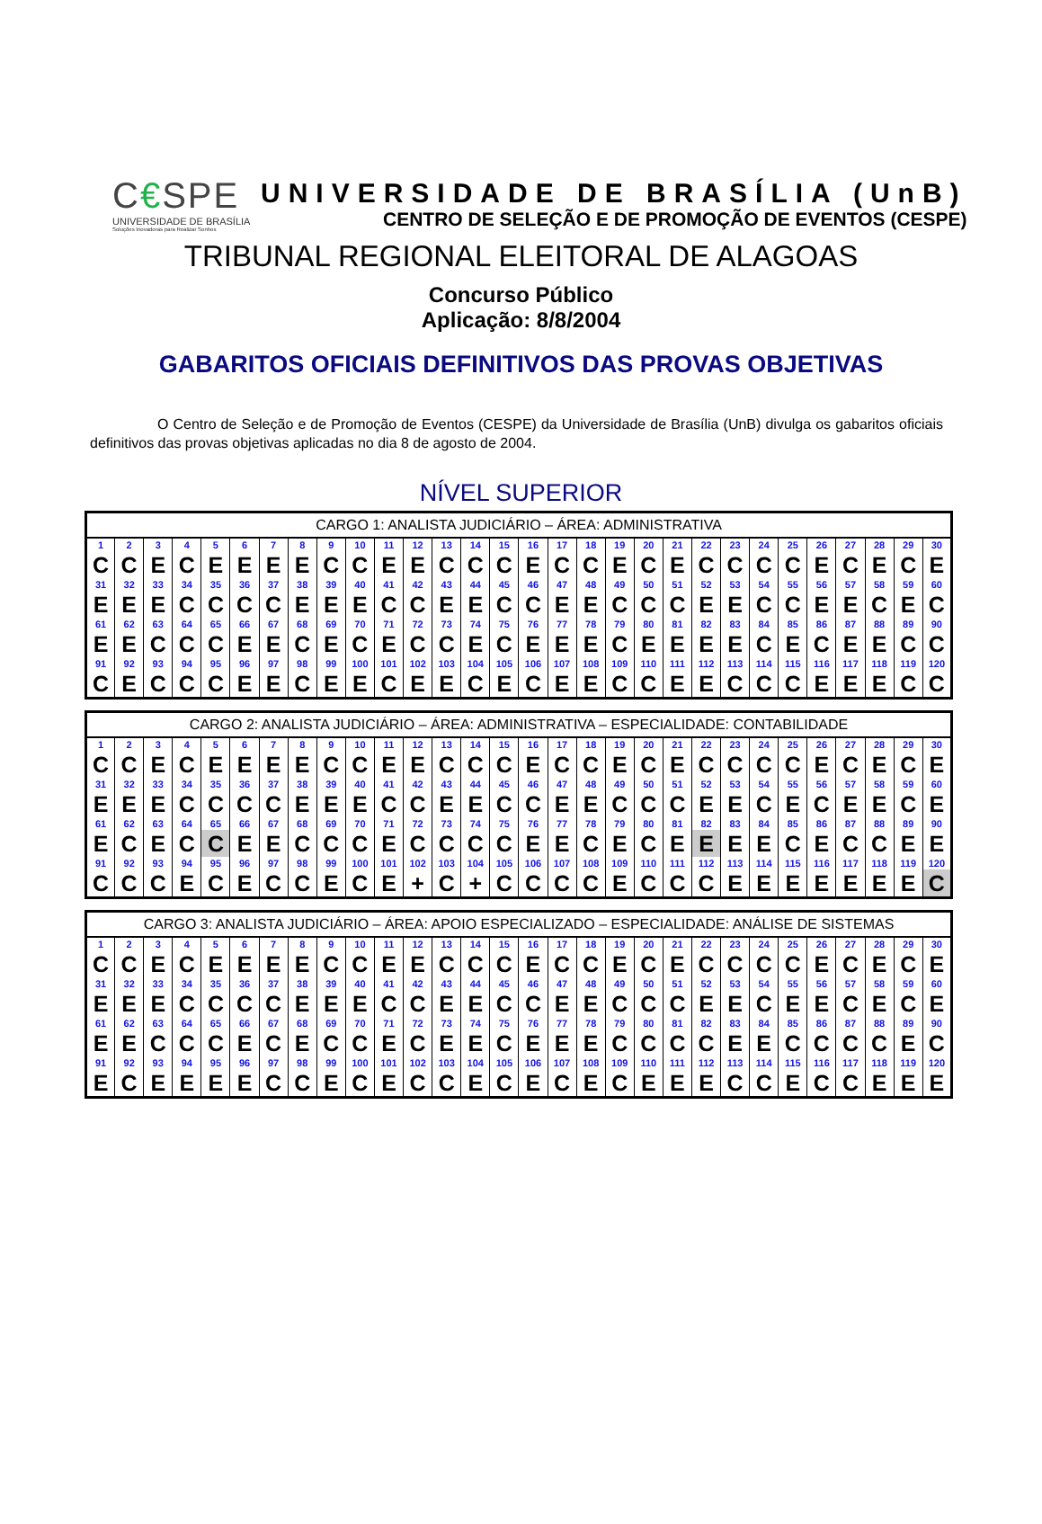C€SPE
UNIVERSIDADE DE BRASÍLIA
Soluções Inovadoras para Realizar Sonhos
UNIVERSIDADE DE BRASÍLIA (UnB)
CENTRO DE SELEÇÃO E DE PROMOÇÃO DE EVENTOS (CESPE)
TRIBUNAL REGIONAL ELEITORAL DE ALAGOAS
Concurso Público
Aplicação: 8/8/2004
GABARITOS OFICIAIS DEFINITIVOS DAS PROVAS OBJETIVAS
O Centro de Seleção e de Promoção de Eventos (CESPE) da Universidade de Brasília (UnB) divulga os gabaritos oficiais definitivos das provas objetivas aplicadas no dia 8 de agosto de 2004.
NÍVEL SUPERIOR
| CARGO 1: ANALISTA JUDICIÁRIO – ÁREA: ADMINISTRATIVA | | | | | | | | | | | | | | | | | | | | | | | | | | | | | |
| --- | --- | --- | --- | --- | --- | --- | --- | --- | --- | --- | --- | --- | --- | --- | --- | --- | --- | --- | --- | --- | --- | --- | --- | --- | --- | --- | --- | --- | --- |
| 1 | 2 | 3 | 4 | 5 | 6 | 7 | 8 | 9 | 10 | 11 | 12 | 13 | 14 | 15 | 16 | 17 | 18 | 19 | 20 | 21 | 22 | 23 | 24 | 25 | 26 | 27 | 28 | 29 | 30 |
| C | C | E | C | E | E | E | E | C | C | E | E | C | C | C | E | C | C | E | C | E | C | C | C | C | E | C | E | C | E |
| 31 | 32 | 33 | 34 | 35 | 36 | 37 | 38 | 39 | 40 | 41 | 42 | 43 | 44 | 45 | 46 | 47 | 48 | 49 | 50 | 51 | 52 | 53 | 54 | 55 | 56 | 57 | 58 | 59 | 60 |
| E | E | E | C | C | C | C | E | E | E | C | C | E | E | C | C | E | E | C | C | C | E | E | C | C | E | E | C | E | C |
| 61 | 62 | 63 | 64 | 65 | 66 | 67 | 68 | 69 | 70 | 71 | 72 | 73 | 74 | 75 | 76 | 77 | 78 | 79 | 80 | 81 | 82 | 83 | 84 | 85 | 86 | 87 | 88 | 89 | 90 |
| E | E | C | C | C | E | E | C | E | C | E | C | C | E | C | E | E | E | C | E | E | E | E | C | E | C | E | E | C | C |
| 91 | 92 | 93 | 94 | 95 | 96 | 97 | 98 | 99 | 100 | 101 | 102 | 103 | 104 | 105 | 106 | 107 | 108 | 109 | 110 | 111 | 112 | 113 | 114 | 115 | 116 | 117 | 118 | 119 | 120 |
| C | E | C | C | C | E | E | C | E | E | C | E | E | C | E | C | E | E | C | C | E | E | C | C | C | E | E | E | C | C |
| CARGO 2: ANALISTA JUDICIÁRIO – ÁREA: ADMINISTRATIVA – ESPECIALIDADE: CONTABILIDADE | | | | | | | | | | | | | | | | | | | | | | | | | | | | | |
| --- | --- | --- | --- | --- | --- | --- | --- | --- | --- | --- | --- | --- | --- | --- | --- | --- | --- | --- | --- | --- | --- | --- | --- | --- | --- | --- | --- | --- | --- |
| 1 | 2 | 3 | 4 | 5 | 6 | 7 | 8 | 9 | 10 | 11 | 12 | 13 | 14 | 15 | 16 | 17 | 18 | 19 | 20 | 21 | 22 | 23 | 24 | 25 | 26 | 27 | 28 | 29 | 30 |
| C | C | E | C | E | E | E | E | C | C | E | E | C | C | C | E | C | C | E | C | E | C | C | C | C | E | C | E | C | E |
| 31 | 32 | 33 | 34 | 35 | 36 | 37 | 38 | 39 | 40 | 41 | 42 | 43 | 44 | 45 | 46 | 47 | 48 | 49 | 50 | 51 | 52 | 53 | 54 | 55 | 56 | 57 | 58 | 59 | 60 |
| E | E | E | C | C | C | C | E | E | E | C | C | E | E | C | C | E | E | C | C | C | E | E | C | E | C | E | E | C | E |
| 61 | 62 | 63 | 64 | 65 | 66 | 67 | 68 | 69 | 70 | 71 | 72 | 73 | 74 | 75 | 76 | 77 | 78 | 79 | 80 | 81 | 82 | 83 | 84 | 85 | 86 | 87 | 88 | 89 | 90 |
| E | C | E | C | C | E | E | C | C | C | E | C | C | C | C | E | E | C | E | C | E | E | E | E | C | E | C | C | E | E |
| 91 | 92 | 93 | 94 | 95 | 96 | 97 | 98 | 99 | 100 | 101 | 102 | 103 | 104 | 105 | 106 | 107 | 108 | 109 | 110 | 111 | 112 | 113 | 114 | 115 | 116 | 117 | 118 | 119 | 120 |
| C | C | C | E | C | E | C | C | E | C | E | + | C | + | C | C | C | C | E | C | C | C | E | E | E | E | E | E | E | C |
| CARGO 3: ANALISTA JUDICIÁRIO – ÁREA: APOIO ESPECIALIZADO – ESPECIALIDADE: ANÁLISE DE SISTEMAS | | | | | | | | | | | | | | | | | | | | | | | | | | | | | |
| --- | --- | --- | --- | --- | --- | --- | --- | --- | --- | --- | --- | --- | --- | --- | --- | --- | --- | --- | --- | --- | --- | --- | --- | --- | --- | --- | --- | --- | --- |
| 1 | 2 | 3 | 4 | 5 | 6 | 7 | 8 | 9 | 10 | 11 | 12 | 13 | 14 | 15 | 16 | 17 | 18 | 19 | 20 | 21 | 22 | 23 | 24 | 25 | 26 | 27 | 28 | 29 | 30 |
| C | C | E | C | E | E | E | E | C | C | E | E | C | C | C | E | C | C | E | C | E | C | C | C | C | E | C | E | C | E |
| 31 | 32 | 33 | 34 | 35 | 36 | 37 | 38 | 39 | 40 | 41 | 42 | 43 | 44 | 45 | 46 | 47 | 48 | 49 | 50 | 51 | 52 | 53 | 54 | 55 | 56 | 57 | 58 | 59 | 60 |
| E | E | E | C | C | C | C | E | E | E | C | C | E | E | C | C | E | E | C | C | C | E | E | C | E | E | C | E | C | E |
| 61 | 62 | 63 | 64 | 65 | 66 | 67 | 68 | 69 | 70 | 71 | 72 | 73 | 74 | 75 | 76 | 77 | 78 | 79 | 80 | 81 | 82 | 83 | 84 | 85 | 86 | 87 | 88 | 89 | 90 |
| E | E | C | C | C | E | C | E | C | C | E | C | E | E | C | E | E | E | C | C | C | C | E | E | C | C | C | C | E | C |
| 91 | 92 | 93 | 94 | 95 | 96 | 97 | 98 | 99 | 100 | 101 | 102 | 103 | 104 | 105 | 106 | 107 | 108 | 109 | 110 | 111 | 112 | 113 | 114 | 115 | 116 | 117 | 118 | 119 | 120 |
| E | C | E | E | E | E | C | C | E | C | E | C | C | E | C | E | C | E | C | E | E | E | C | C | E | C | C | E | E | E |